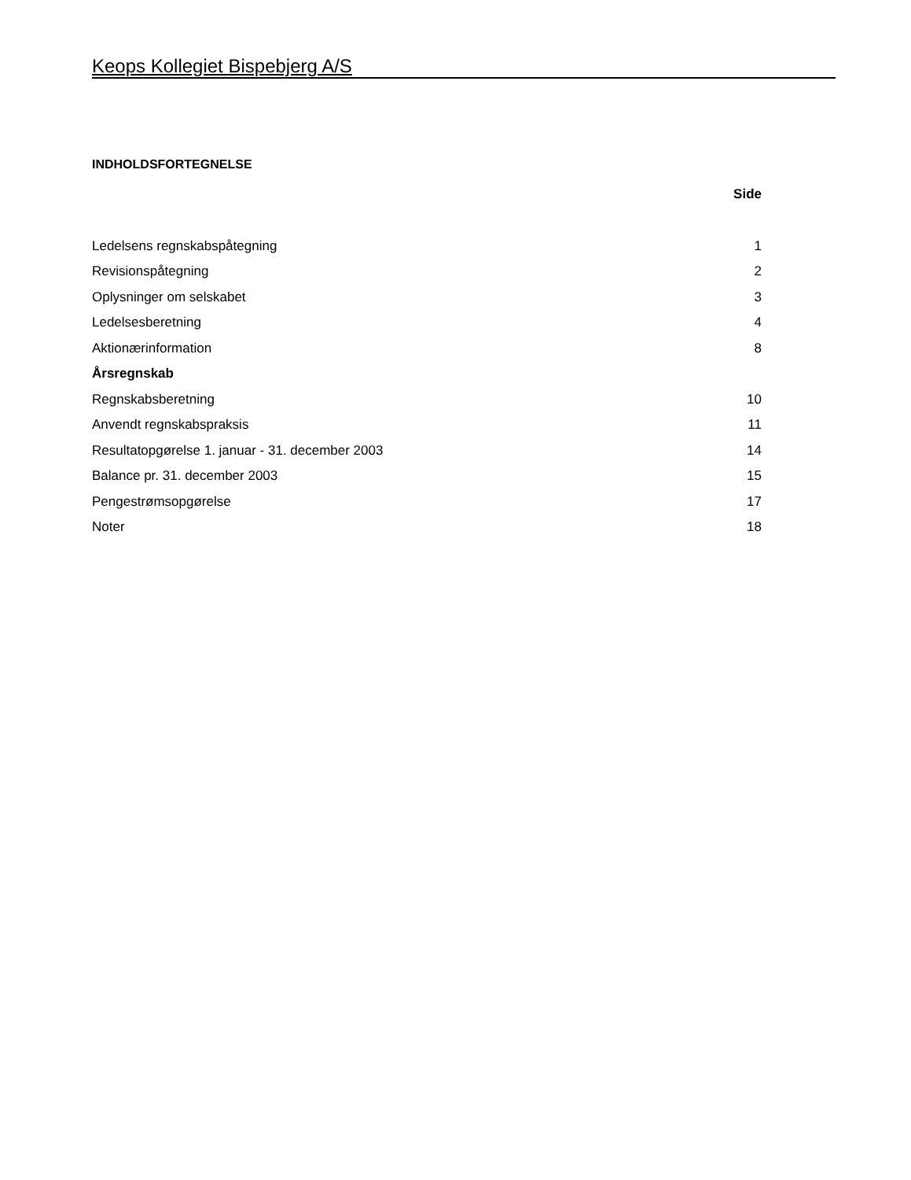Keops Kollegiet Bispebjerg A/S
INDHOLDSFORTEGNELSE
| | Side |
| --- | --- |
| Ledelsens regnskabspåtegning | 1 |
| Revisionspåtegning | 2 |
| Oplysninger om selskabet | 3 |
| Ledelsesberetning | 4 |
| Aktionærinformation | 8 |
| Årsregnskab | |
| Regnskabsberetning | 10 |
| Anvendt regnskabspraksis | 11 |
| Resultatopgørelse 1. januar - 31. december 2003 | 14 |
| Balance pr. 31. december 2003 | 15 |
| Pengestrømsopgørelse | 17 |
| Noter | 18 |